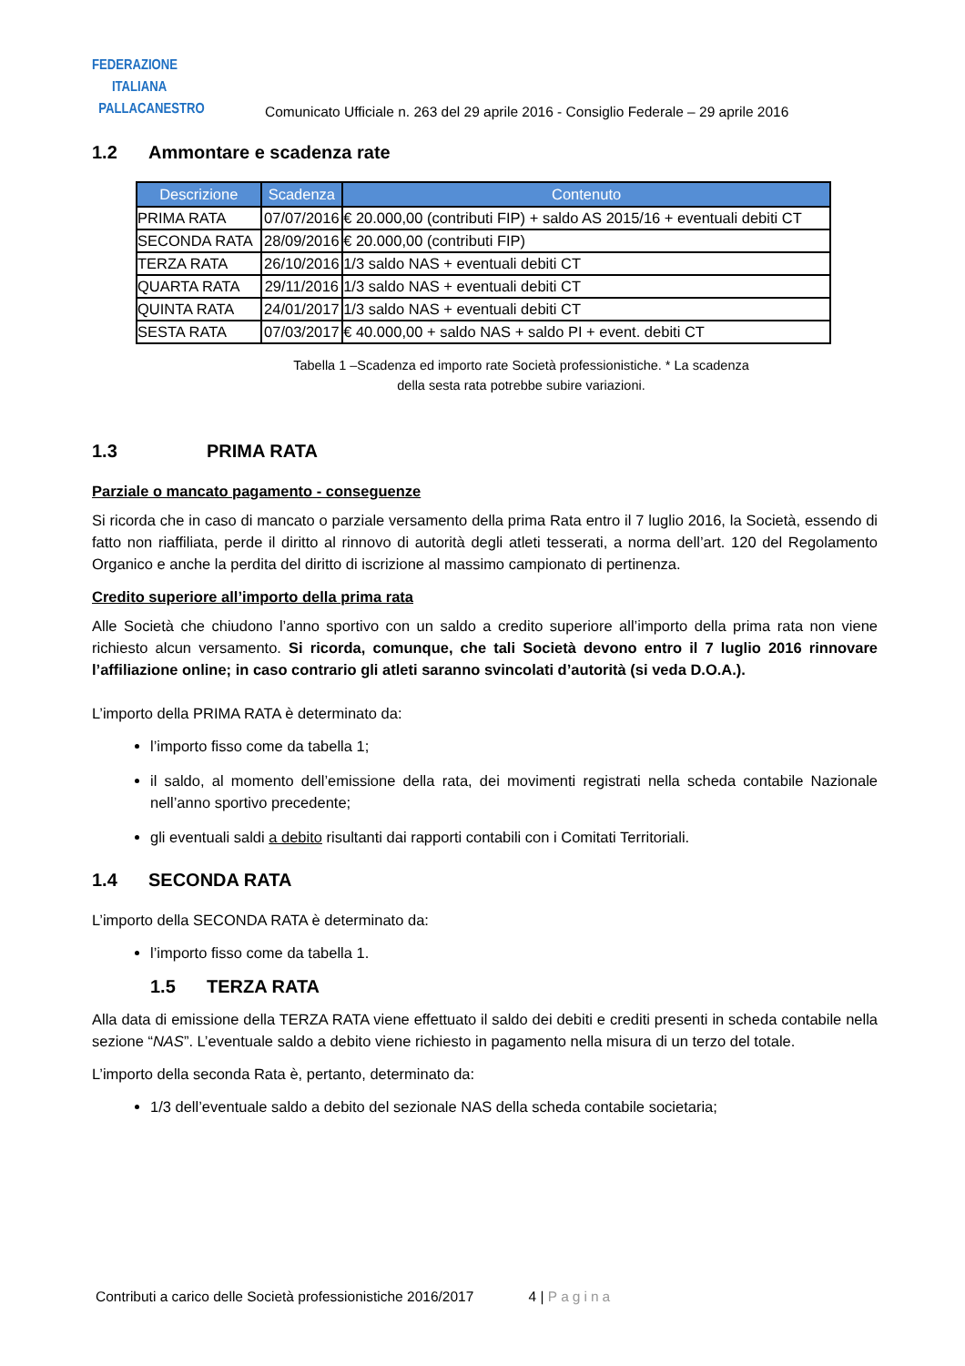FEDERAZIONE
ITALIANA
PALLACANESTRO
Comunicato Ufficiale n. 263 del 29 aprile 2016 - Consiglio Federale – 29 aprile 2016
1.2 Ammontare e scadenza rate
| Descrizione | Scadenza | Contenuto |
| --- | --- | --- |
| PRIMA RATA | 07/07/2016 | € 20.000,00 (contributi FIP) + saldo AS 2015/16 + eventuali debiti CT |
| SECONDA RATA | 28/09/2016 | € 20.000,00 (contributi FIP) |
| TERZA RATA | 26/10/2016 | 1/3 saldo NAS + eventuali debiti CT |
| QUARTA RATA | 29/11/2016 | 1/3 saldo NAS + eventuali debiti CT |
| QUINTA RATA | 24/01/2017 | 1/3 saldo NAS + eventuali debiti CT |
| SESTA RATA | 07/03/2017 | € 40.000,00 + saldo NAS + saldo PI + event. debiti CT |
Tabella 1 –Scadenza ed importo rate Società professionistiche. * La scadenza
della sesta rata potrebbe subire variazioni.
1.3 PRIMA RATA
Parziale o mancato pagamento - conseguenze
Si ricorda che in caso di mancato o parziale versamento della prima Rata entro il 7 luglio 2016, la Società, essendo di fatto non riaffiliata, perde il diritto al rinnovo di autorità degli atleti tesserati, a norma dell’art. 120 del Regolamento Organico e anche la perdita del diritto di iscrizione al massimo campionato di pertinenza.
Credito superiore all’importo della prima rata
Alle Società che chiudono l’anno sportivo con un saldo a credito superiore all’importo della prima rata non viene richiesto alcun versamento. Si ricorda, comunque, che tali Società devono entro il 7 luglio 2016 rinnovare l’affiliazione online; in caso contrario gli atleti saranno svincolati d’autorità (si veda D.O.A.).
L’importo della PRIMA RATA è determinato da:
l’importo fisso come da tabella 1;
il saldo, al momento dell’emissione della rata, dei movimenti registrati nella scheda contabile Nazionale nell’anno sportivo precedente;
gli eventuali saldi a debito risultanti dai rapporti contabili con i Comitati Territoriali.
1.4 SECONDA RATA
L’importo della SECONDA RATA è determinato da:
l’importo fisso come da tabella 1.
1.5 TERZA RATA
Alla data di emissione della TERZA RATA viene effettuato il saldo dei debiti e crediti presenti in scheda contabile nella sezione “NAS”. L’eventuale saldo a debito viene richiesto in pagamento nella misura di un terzo del totale.
L’importo della seconda Rata è, pertanto, determinato da:
1/3 dell’eventuale saldo a debito del sezionale NAS della scheda contabile societaria;
Contributi a carico delle Società professionistiche 2016/2017 4 | Pagina